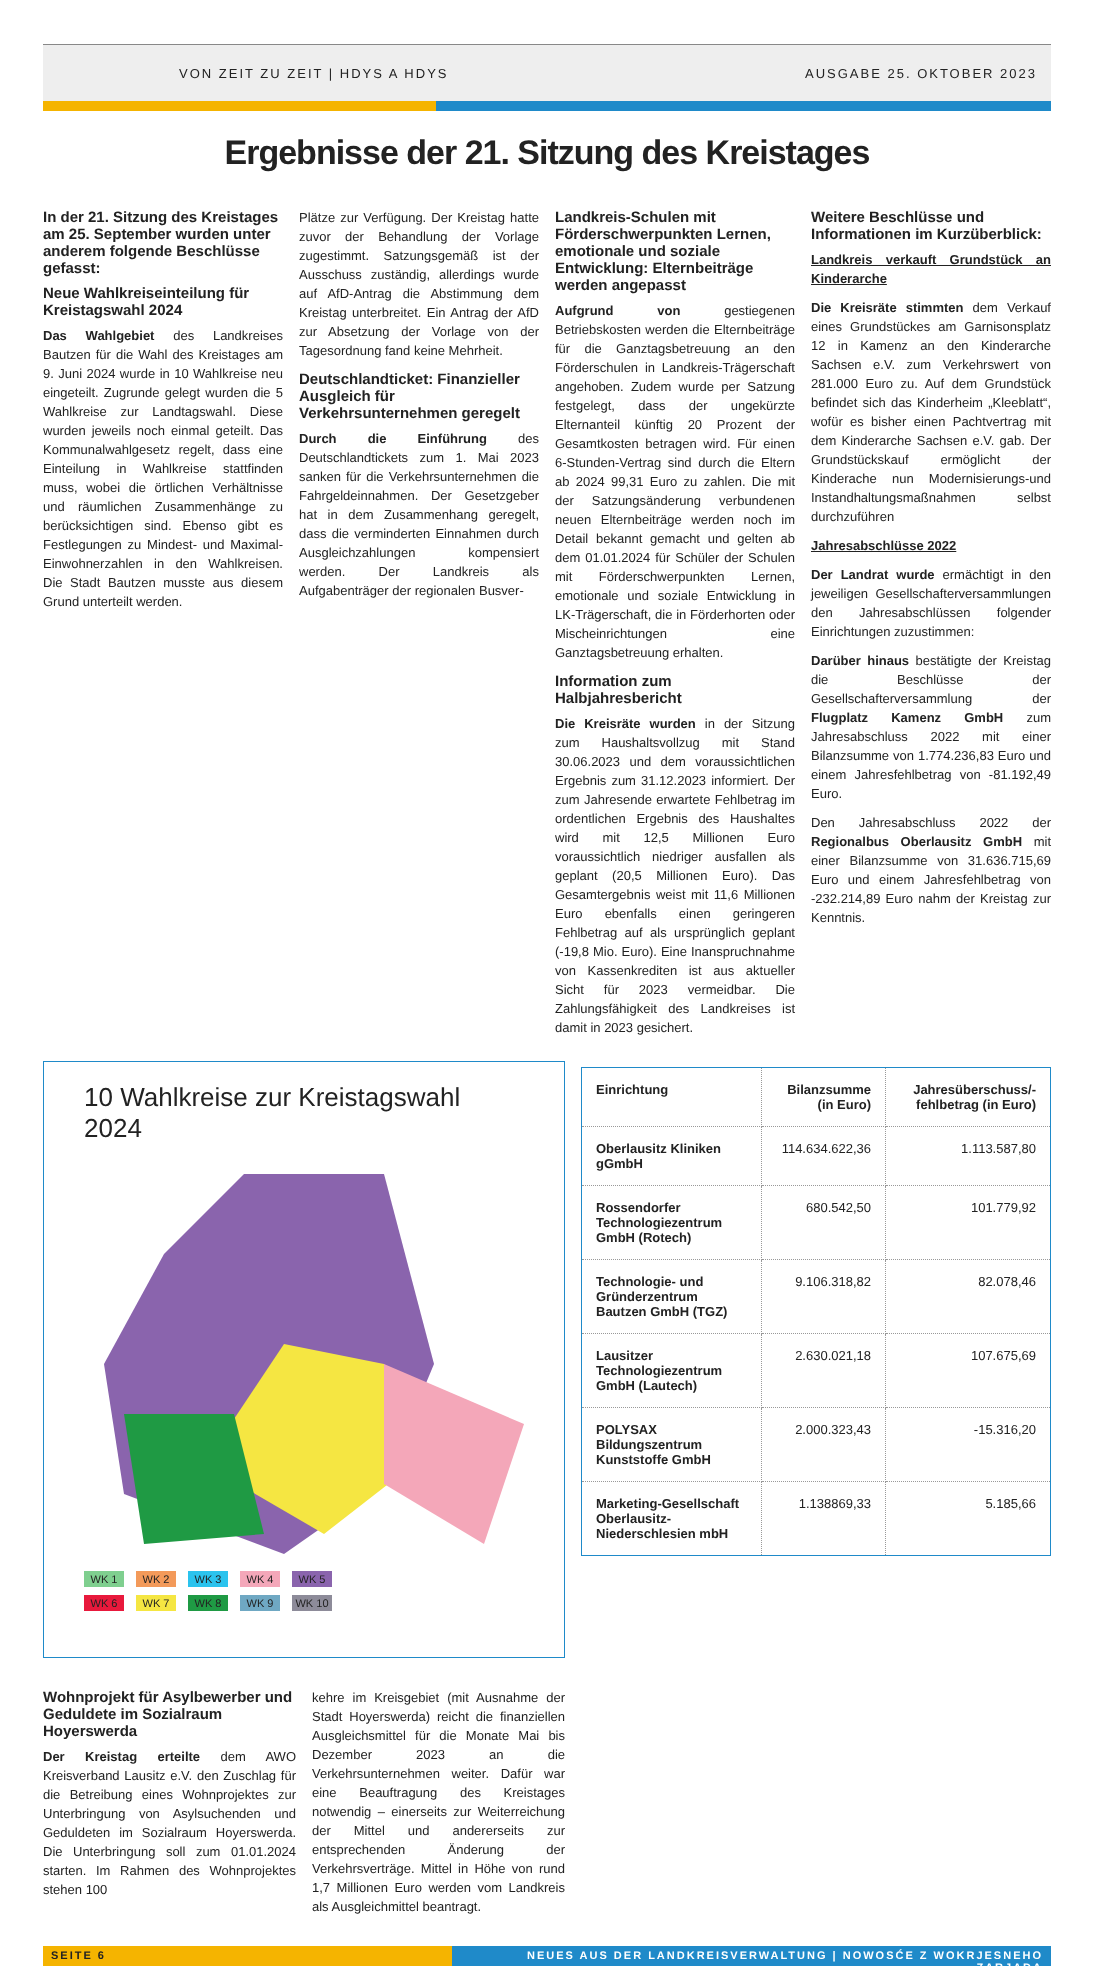VON ZEIT ZU ZEIT | HDYS A HDYS AUSGABE 25. OKTOBER 2023
Ergebnisse der 21. Sitzung des Kreistages
In der 21. Sitzung des Kreistages am 25. September wurden unter anderem folgende Beschlüsse gefasst:
Neue Wahlkreiseinteilung für Kreistagswahl 2024
Das Wahlgebiet des Landkreises Bautzen für die Wahl des Kreistages am 9. Juni 2024 wurde in 10 Wahlkreise neu eingeteilt. Zugrunde gelegt wurden die 5 Wahlkreise zur Landtagswahl. Diese wurden jeweils noch einmal geteilt. Das Kommunalwahlgesetz regelt, dass eine Einteilung in Wahlkreise stattfinden muss, wobei die örtlichen Verhältnisse und räumlichen Zusammenhänge zu berücksichtigen sind. Ebenso gibt es Festlegungen zu Mindest- und Maximal-Einwohnerzahlen in den Wahlkreisen. Die Stadt Bautzen musste aus diesem Grund unterteilt werden.
Plätze zur Verfügung. Der Kreistag hatte zuvor der Behandlung der Vorlage zugestimmt. Satzungsgemäß ist der Ausschuss zuständig, allerdings wurde auf AfD-Antrag die Abstimmung dem Kreistag unterbreitet. Ein Antrag der AfD zur Absetzung der Vorlage von der Tagesordnung fand keine Mehrheit.
Deutschlandticket: Finanzieller Ausgleich für Verkehrsunternehmen geregelt
Durch die Einführung des Deutschlandtickets zum 1. Mai 2023 sanken für die Verkehrsunternehmen die Fahrgeldeinnahmen. Der Gesetzgeber hat in dem Zusammenhang geregelt, dass die verminderten Einnahmen durch Ausgleichzahlungen kompensiert werden. Der Landkreis als Aufgabenträger der regionalen Busver-
Landkreis-Schulen mit Förderschwerpunkten Lernen, emotionale und soziale Entwicklung: Elternbeiträge werden angepasst
Aufgrund von gestiegenen Betriebskosten werden die Elternbeiträge für die Ganztagsbetreuung an den Förderschulen in Landkreis-Trägerschaft angehoben. Zudem wurde per Satzung festgelegt, dass der ungekürzte Elternanteil künftig 20 Prozent der Gesamtkosten betragen wird. Für einen 6-Stunden-Vertrag sind durch die Eltern ab 2024 99,31 Euro zu zahlen. Die mit der Satzungsänderung verbundenen neuen Elternbeiträge werden noch im Detail bekannt gemacht und gelten ab dem 01.01.2024 für Schüler der Schulen mit Förderschwerpunkten Lernen, emotionale und soziale Entwicklung in LK-Trägerschaft, die in Förderhorten oder Mischeinrichtungen eine Ganztagsbetreuung erhalten.
Information zum Halbjahresbericht
Die Kreisräte wurden in der Sitzung zum Haushaltsvollzug mit Stand 30.06.2023 und dem voraussichtlichen Ergebnis zum 31.12.2023 informiert. Der zum Jahresende erwartete Fehlbetrag im ordentlichen Ergebnis des Haushaltes wird mit 12,5 Millionen Euro voraussichtlich niedriger ausfallen als geplant (20,5 Millionen Euro). Das Gesamtergebnis weist mit 11,6 Millionen Euro ebenfalls einen geringeren Fehlbetrag auf als ursprünglich geplant (-19,8 Mio. Euro). Eine Inanspruchnahme von Kassenkrediten ist aus aktueller Sicht für 2023 vermeidbar. Die Zahlungsfähigkeit des Landkreises ist damit in 2023 gesichert.
Weitere Beschlüsse und Informationen im Kurzüberblick:
Landkreis verkauft Grundstück an Kinderarche
Die Kreisräte stimmten dem Verkauf eines Grundstückes am Garnisonsplatz 12 in Kamenz an den Kinderarche Sachsen e.V. zum Verkehrswert von 281.000 Euro zu. Auf dem Grundstück befindet sich das Kinderheim „Kleeblatt“, wofür es bisher einen Pachtvertrag mit dem Kinderarche Sachsen e.V. gab. Der Grundstückskauf ermöglicht der Kinderache nun Modernisierungs-und Instandhaltungsmaßnahmen selbst durchzuführen
Jahresabschlüsse 2022
Der Landrat wurde ermächtigt in den jeweiligen Gesellschafterversammlungen den Jahresabschlüssen folgender Einrichtungen zuzustimmen:
Darüber hinaus bestätigte der Kreistag die Beschlüsse der Gesellschafterversammlung der Flugplatz Kamenz GmbH zum Jahresabschluss 2022 mit einer Bilanzsumme von 1.774.236,83 Euro und einem Jahresfehlbetrag von -81.192,49 Euro.
Den Jahresabschluss 2022 der Regionalbus Oberlausitz GmbH mit einer Bilanzsumme von 31.636.715,69 Euro und einem Jahresfehlbetrag von -232.214,89 Euro nahm der Kreistag zur Kenntnis.
10 Wahlkreise zur Kreistagswahl 2024
WK 1 WK 2 WK 3 WK 4 WK 5
WK 6 WK 7 WK 8 WK 9 WK 10
Wohnprojekt für Asylbewerber und Geduldete im Sozialraum Hoyerswerda
Der Kreistag erteilte dem AWO Kreisverband Lausitz e.V. den Zuschlag für die Betreibung eines Wohnprojektes zur Unterbringung von Asylsuchenden und Geduldeten im Sozialraum Hoyerswerda. Die Unterbringung soll zum 01.01.2024 starten. Im Rahmen des Wohnprojektes stehen 100
kehre im Kreisgebiet (mit Ausnahme der Stadt Hoyerswerda) reicht die finanziellen Ausgleichsmittel für die Monate Mai bis Dezember 2023 an die Verkehrsunternehmen weiter. Dafür war eine Beauftragung des Kreistages notwendig – einerseits zur Weiterreichung der Mittel und andererseits zur entsprechenden Änderung der Verkehrsverträge. Mittel in Höhe von rund 1,7 Millionen Euro werden vom Landkreis als Ausgleichmittel beantragt.
| Einrichtung | Bilanzsumme (in Euro) | Jahresüberschuss/-fehlbetrag (in Euro) |
| --- | --- | --- |
| Oberlausitz Kliniken gGmbH | 114.634.622,36 | 1.113.587,80 |
| Rossendorfer Technologiezentrum GmbH (Rotech) | 680.542,50 | 101.779,92 |
| Technologie- und Gründerzentrum Bautzen GmbH (TGZ) | 9.106.318,82 | 82.078,46 |
| Lausitzer Technologiezentrum GmbH (Lautech) | 2.630.021,18 | 107.675,69 |
| POLYSAX Bildungszentrum Kunststoffe GmbH | 2.000.323,43 | -15.316,20 |
| Marketing-Gesellschaft Oberlausitz-Niederschlesien mbH | 1.138869,33 | 5.185,66 |
SEITE 6 NEUES AUS DER LANDKREISVERWALTUNG | NOWOSĆE Z WOKRJESNEHO ZARJADA